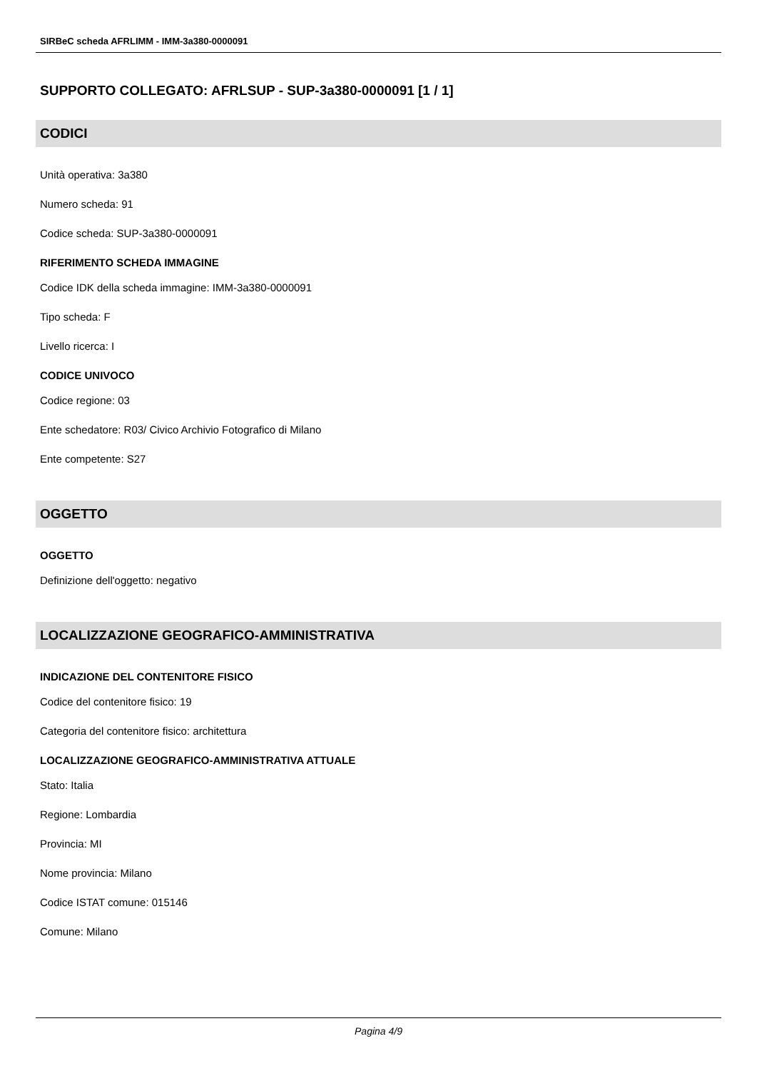SIRBeC scheda AFRLIMM - IMM-3a380-0000091
SUPPORTO COLLEGATO: AFRLSUP - SUP-3a380-0000091 [1 / 1]
CODICI
Unità operativa: 3a380
Numero scheda: 91
Codice scheda: SUP-3a380-0000091
RIFERIMENTO SCHEDA IMMAGINE
Codice IDK della scheda immagine: IMM-3a380-0000091
Tipo scheda: F
Livello ricerca: I
CODICE UNIVOCO
Codice regione: 03
Ente schedatore: R03/ Civico Archivio Fotografico di Milano
Ente competente: S27
OGGETTO
OGGETTO
Definizione dell'oggetto: negativo
LOCALIZZAZIONE GEOGRAFICO-AMMINISTRATIVA
INDICAZIONE DEL CONTENITORE FISICO
Codice del contenitore fisico: 19
Categoria del contenitore fisico: architettura
LOCALIZZAZIONE GEOGRAFICO-AMMINISTRATIVA ATTUALE
Stato: Italia
Regione: Lombardia
Provincia: MI
Nome provincia: Milano
Codice ISTAT comune: 015146
Comune: Milano
Pagina 4/9